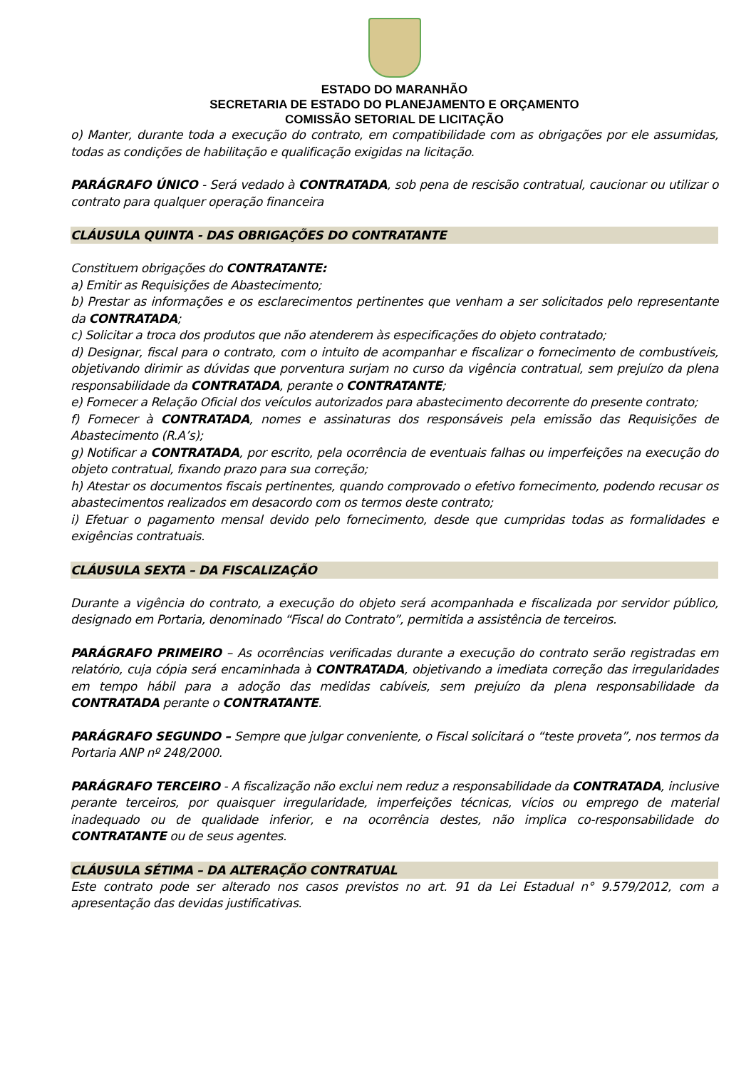ESTADO DO MARANHÃO
SECRETARIA DE ESTADO DO PLANEJAMENTO E ORÇAMENTO
COMISSÃO SETORIAL DE LICITAÇÃO
o) Manter, durante toda a execução do contrato, em compatibilidade com as obrigações por ele assumidas, todas as condições de habilitação e qualificação exigidas na licitação.
PARÁGRAFO ÚNICO - Será vedado à CONTRATADA, sob pena de rescisão contratual, caucionar ou utilizar o contrato para qualquer operação financeira
CLÁUSULA QUINTA - DAS OBRIGAÇÕES DO CONTRATANTE
Constituem obrigações do CONTRATANTE:
a) Emitir as Requisições de Abastecimento;
b) Prestar as informações e os esclarecimentos pertinentes que venham a ser solicitados pelo representante da CONTRATADA;
c) Solicitar a troca dos produtos que não atenderem às especificações do objeto contratado;
d) Designar, fiscal para o contrato, com o intuito de acompanhar e fiscalizar o fornecimento de combustíveis, objetivando dirimir as dúvidas que porventura surjam no curso da vigência contratual, sem prejuízo da plena responsabilidade da CONTRATADA, perante o CONTRATANTE;
e) Fornecer a Relação Oficial dos veículos autorizados para abastecimento decorrente do presente contrato;
f) Fornecer à CONTRATADA, nomes e assinaturas dos responsáveis pela emissão das Requisições de Abastecimento (R.A’s);
g) Notificar a CONTRATADA, por escrito, pela ocorrência de eventuais falhas ou imperfeições na execução do objeto contratual, fixando prazo para sua correção;
h) Atestar os documentos fiscais pertinentes, quando comprovado o efetivo fornecimento, podendo recusar os abastecimentos realizados em desacordo com os termos deste contrato;
i) Efetuar o pagamento mensal devido pelo fornecimento, desde que cumpridas todas as formalidades e exigências contratuais.
CLÁUSULA SEXTA – DA FISCALIZAÇÃO
Durante a vigência do contrato, a execução do objeto será acompanhada e fiscalizada por servidor público, designado em Portaria, denominado “Fiscal do Contrato”, permitida a assistência de terceiros.
PARÁGRAFO PRIMEIRO – As ocorrências verificadas durante a execução do contrato serão registradas em relatório, cuja cópia será encaminhada à CONTRATADA, objetivando a imediata correção das irregularidades em tempo hábil para a adoção das medidas cabíveis, sem prejuízo da plena responsabilidade da CONTRATADA perante o CONTRATANTE.
PARÁGRAFO SEGUNDO – Sempre que julgar conveniente, o Fiscal solicitará o “teste proveta”, nos termos da Portaria ANP nº 248/2000.
PARÁGRAFO TERCEIRO - A fiscalização não exclui nem reduz a responsabilidade da CONTRATADA, inclusive perante terceiros, por quaisquer irregularidade, imperfeições técnicas, vícios ou emprego de material inadequado ou de qualidade inferior, e na ocorrência destes, não implica co-responsabilidade do CONTRATANTE ou de seus agentes.
CLÁUSULA SÉTIMA – DA ALTERAÇÃO CONTRATUAL
Este contrato pode ser alterado nos casos previstos no art. 91 da Lei Estadual n° 9.579/2012, com a apresentação das devidas justificativas.